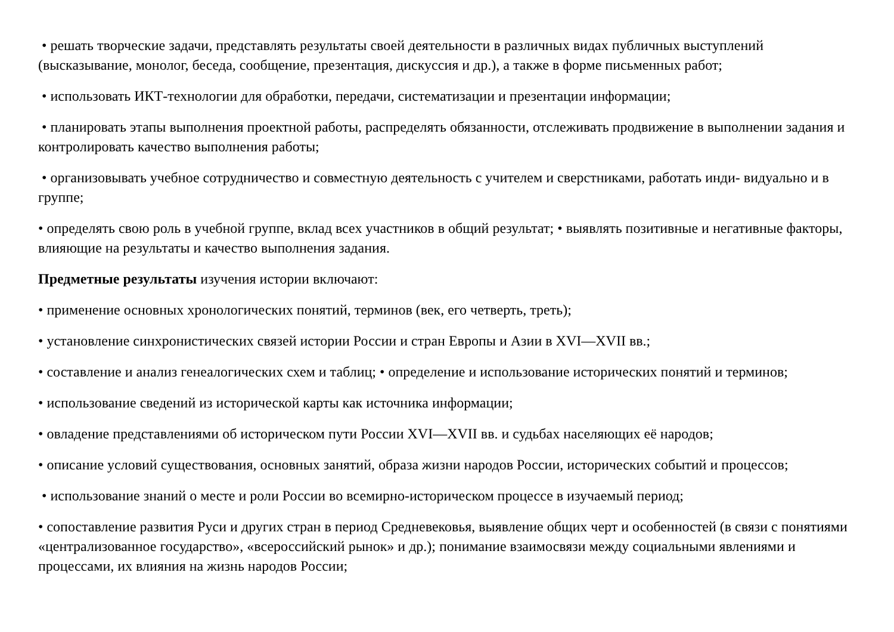• решать творческие задачи, представлять результаты своей деятельности в различных видах публичных выступлений (высказывание, монолог, беседа, сообщение, презентация, дискуссия и др.), а также в форме письменных работ;
• использовать ИКТ-технологии для обработки, передачи, систематизации и презентации информации;
• планировать этапы выполнения проектной работы, распределять обязанности, отслеживать продвижение в выполнении задания и контролировать качество выполнения работы;
• организовывать учебное сотрудничество и совместную деятельность с учителем и сверстниками, работать инди- видуально и в группе;
• определять свою роль в учебной группе, вклад всех участников в общий результат; • выявлять позитивные и негативные факторы, влияющие на результаты и качество выполнения задания.
Предметные результаты изучения истории включают:
• применение основных хронологических понятий, терминов (век, его четверть, треть);
• установление синхронистических связей истории России и стран Европы и Азии в XVI—XVII вв.;
• составление и анализ генеалогических схем и таблиц; • определение и использование исторических понятий и терминов;
• использование сведений из исторической карты как источника информации;
• овладение представлениями об историческом пути России XVI—XVII вв. и судьбах населяющих её народов;
• описание условий существования, основных занятий, образа жизни народов России, исторических событий и процессов;
• использование знаний о месте и роли России во всемирно-историческом процессе в изучаемый период;
• сопоставление развития Руси и других стран в период Средневековья, выявление общих черт и особенностей (в связи с понятиями «централизованное государство», «всероссийский рынок» и др.); понимание взаимосвязи между социальными явлениями и процессами, их влияния на жизнь народов России;